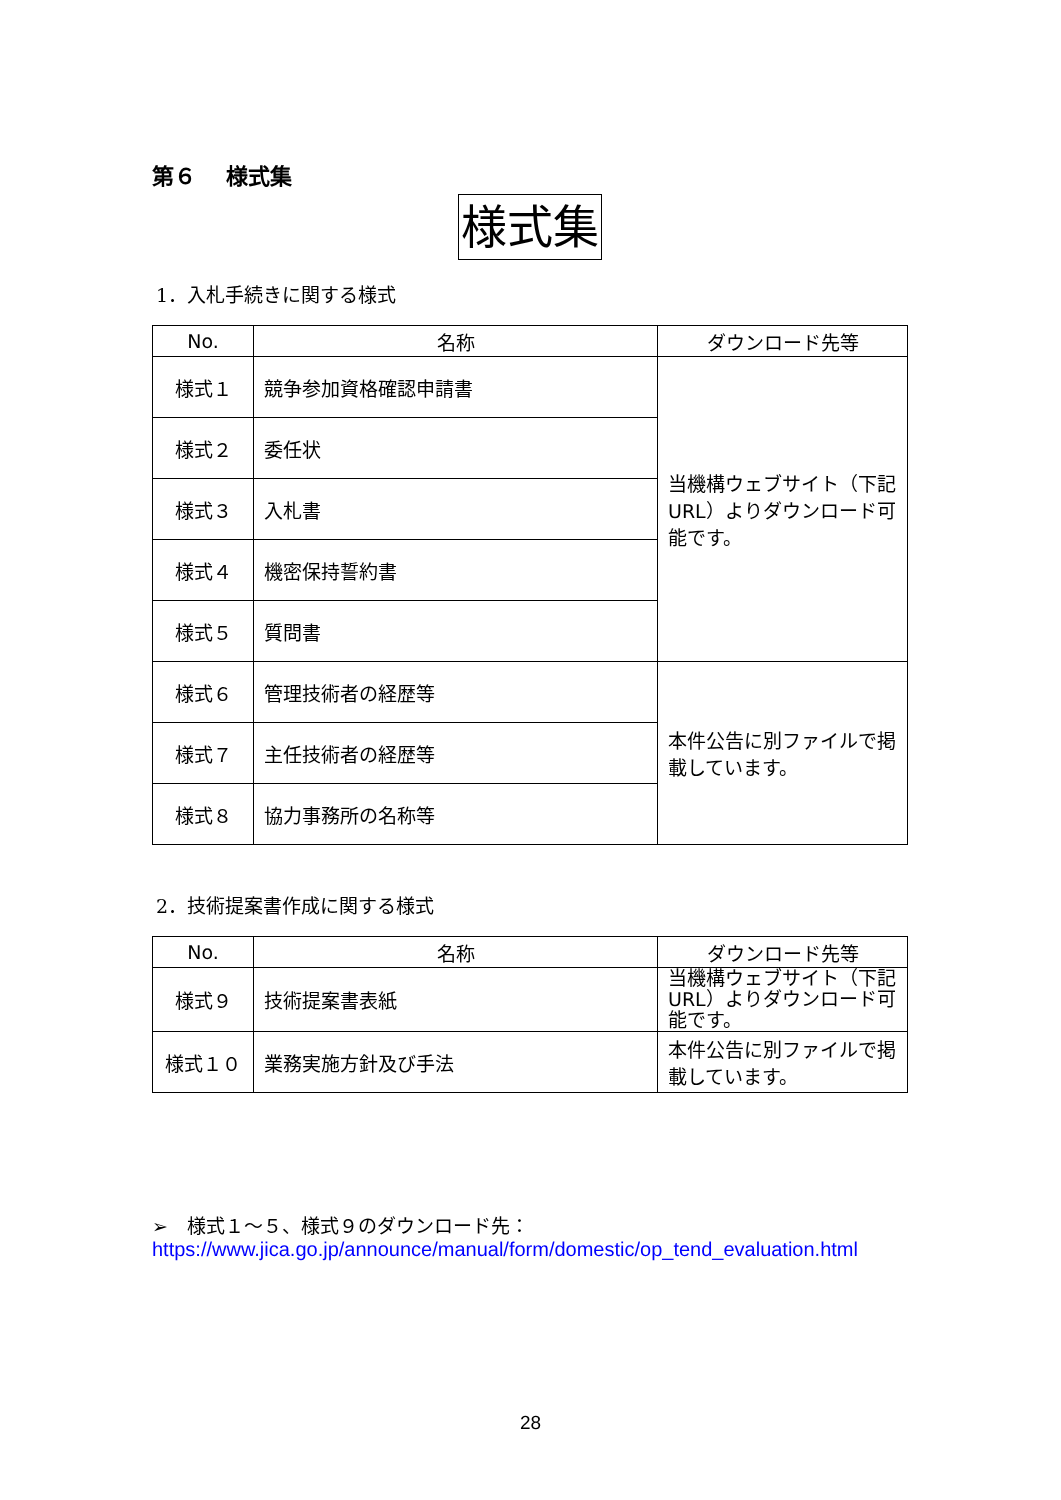第６　 様式集
様式集
1．入札手続きに関する様式
| No. | 名称 | ダウンロード先等 |
| --- | --- | --- |
| 様式１ | 競争参加資格確認申請書 | 当機構ウェブサイト（下記 URL）よりダウンロード可能です。 |
| 様式２ | 委任状 | |
| 様式３ | 入札書 | |
| 様式４ | 機密保持誓約書 | |
| 様式５ | 質問書 | |
| 様式６ | 管理技術者の経歴等 | 本件公告に別ファイルで掲載しています。 |
| 様式７ | 主任技術者の経歴等 | |
| 様式８ | 協力事務所の名称等 | |
2．技術提案書作成に関する様式
| No. | 名称 | ダウンロード先等 |
| --- | --- | --- |
| 様式９ | 技術提案書表紙 | 当機構ウェブサイト（下記 URL）よりダウンロード可能です。 |
| 様式１０ | 業務実施方針及び手法 | 本件公告に別ファイルで掲載しています。 |
➢　様式１～５、様式９のダウンロード先：
https://www.jica.go.jp/announce/manual/form/domestic/op_tend_evaluation.html
28